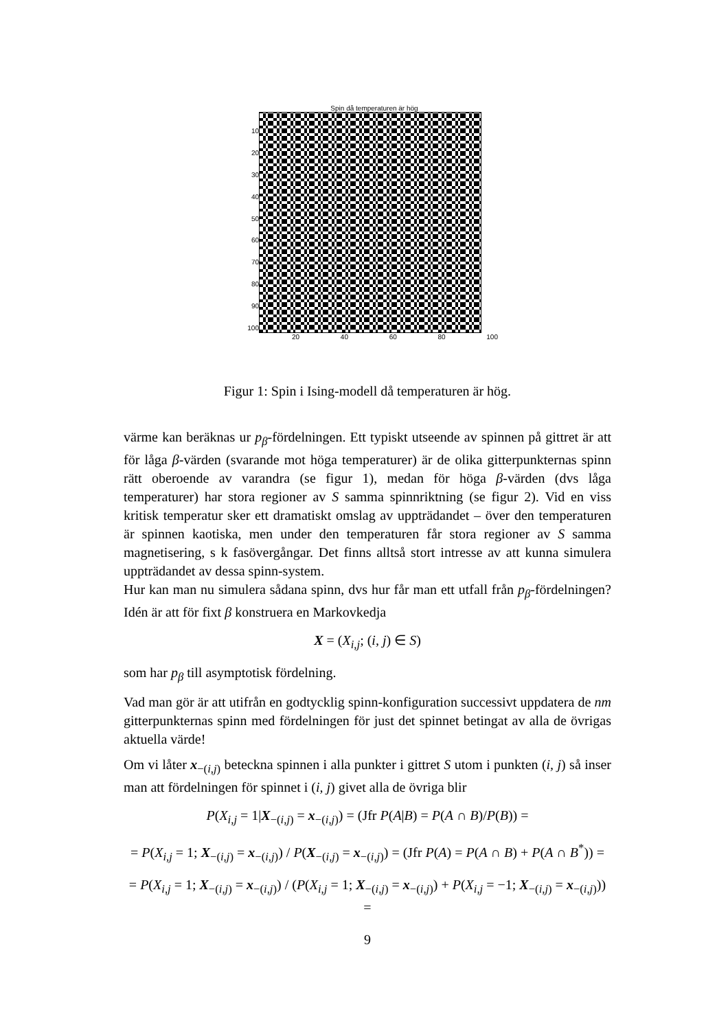Spin då temperaturen är hög
10
20
30
40
50
60
70
80
90
100
20 40 60 80 100
Figur 1: Spin i Ising-modell då temperaturen är hög.
värme kan beräknas ur p<sub>β</sub>-fördelningen. Ett typiskt utseende av spinnen på gittret är att för låga β-värden (svarande mot höga temperaturer) är de olika gitterpunkternas spinn rätt oberoende av varandra (se figur 1), medan för höga β-värden (dvs låga temperaturer) har stora regioner av S samma spinnriktning (se figur 2). Vid en viss kritisk temperatur sker ett dramatiskt omslag av uppträdandet – över den temperaturen är spinnen kaotiska, men under den temperaturen får stora regioner av S samma magnetisering, s k fasövergångar. Det finns alltså stort intresse av att kunna simulera uppträdandet av dessa spinn-system.
Hur kan man nu simulera sådana spinn, dvs hur får man ett utfall från p<sub>β</sub>-fördelningen? Idén är att för fixt β konstruera en Markovkedja
X = (X<sub>i,j</sub>; (i, j) ∈ S)
som har p<sub>β</sub> till asymptotisk fördelning.
Vad man gör är att utifrån en godtycklig spinn-konfiguration successivt uppdatera de nm gitterpunkternas spinn med fördelningen för just det spinnet betingat av alla de övrigas aktuella värde!
Om vi låter x<sub>−(i,j)</sub> beteckna spinnen i alla punkter i gittret S utom i punkten (i, j) så inser man att fördelningen för spinnet i (i, j) givet alla de övriga blir
P(X<sub>i,j</sub> = 1|X<sub>−(i,j)</sub> = x<sub>−(i,j)</sub>) = (Jfr P(A|B) = P(A ∩ B)/P(B)) =
= P(X<sub>i,j</sub> = 1; X<sub>−(i,j)</sub> = x<sub>−(i,j)</sub>) / P(X<sub>−(i,j)</sub> = x<sub>−(i,j)</sub>) = (Jfr P(A) = P(A ∩ B) + P(A ∩ B<sup>*</sup>)) =
= P(X<sub>i,j</sub> = 1; X<sub>−(i,j)</sub> = x<sub>−(i,j)</sub>) / (P(X<sub>i,j</sub> = 1; X<sub>−(i,j)</sub> = x<sub>−(i,j)</sub>) + P(X<sub>i,j</sub> = −1; X<sub>−(i,j)</sub> = x<sub>−(i,j)</sub>)) =
9